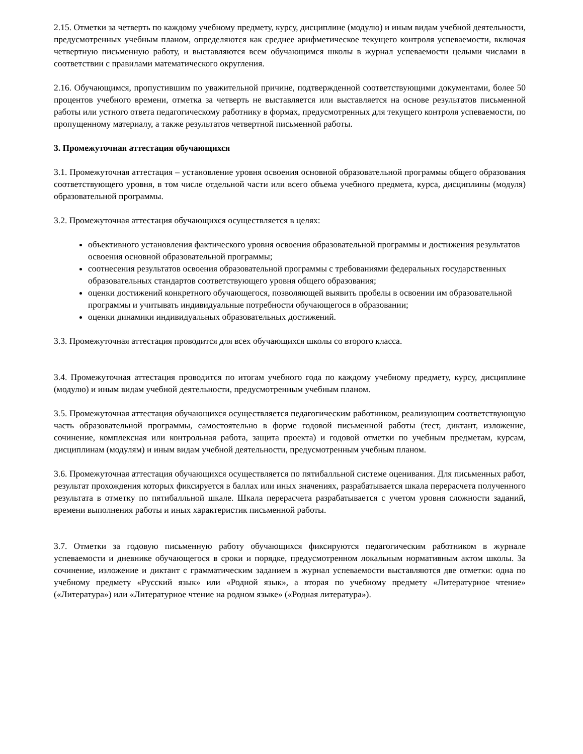2.15. Отметки за четверть по каждому учебному предмету, курсу, дисциплине (модулю) и иным видам учебной деятельности, предусмотренных учебным планом, определяются как среднее арифметическое текущего контроля успеваемости, включая четвертную письменную работу, и выставляются всем обучающимся школы в журнал успеваемости целыми числами в соответствии с правилами математического округления.
2.16. Обучающимся, пропустившим по уважительной причине, подтвержденной соответствующими документами, более 50 процентов учебного времени, отметка за четверть не выставляется или выставляется на основе результатов письменной работы или устного ответа педагогическому работнику в формах, предусмотренных для текущего контроля успеваемости, по пропущенному материалу, а также результатов четвертной письменной работы.
3. Промежуточная аттестация обучающихся
3.1. Промежуточная аттестация – установление уровня освоения основной образовательной программы общего образования соответствующего уровня, в том числе отдельной части или всего объема учебного предмета, курса, дисциплины (модуля) образовательной программы.
3.2. Промежуточная аттестация обучающихся осуществляется в целях:
объективного установления фактического уровня освоения образовательной программы и достижения результатов освоения основной образовательной программы;
соотнесения результатов освоения образовательной программы с требованиями федеральных государственных образовательных стандартов соответствующего уровня общего образования;
оценки достижений конкретного обучающегося, позволяющей выявить пробелы в освоении им образовательной программы и учитывать индивидуальные потребности обучающегося в образовании;
оценки динамики индивидуальных образовательных достижений.
3.3. Промежуточная аттестация проводится для всех обучающихся школы со второго класса.
3.4. Промежуточная аттестация проводится по итогам учебного года по каждому учебному предмету, курсу, дисциплине (модулю) и иным видам учебной деятельности, предусмотренным учебным планом.
3.5. Промежуточная аттестация обучающихся осуществляется педагогическим работником, реализующим соответствующую часть образовательной программы, самостоятельно в форме годовой письменной работы (тест, диктант, изложение, сочинение, комплексная или контрольная работа, защита проекта) и годовой отметки по учебным предметам, курсам, дисциплинам (модулям) и иным видам учебной деятельности, предусмотренным учебным планом.
3.6. Промежуточная аттестация обучающихся осуществляется по пятибалльной системе оценивания. Для письменных работ, результат прохождения которых фиксируется в баллах или иных значениях, разрабатывается шкала перерасчета полученного результата в отметку по пятибалльной шкале. Шкала перерасчета разрабатывается с учетом уровня сложности заданий, времени выполнения работы и иных характеристик письменной работы.
3.7. Отметки за годовую письменную работу обучающихся фиксируются педагогическим работником в журнале успеваемости и дневнике обучающегося в сроки и порядке, предусмотренном локальным нормативным актом школы. За сочинение, изложение и диктант с грамматическим заданием в журнал успеваемости выставляются две отметки: одна по учебному предмету «Русский язык» или «Родной язык», а вторая по учебному предмету «Литературное чтение» («Литература») или «Литературное чтение на родном языке» («Родная литература»).